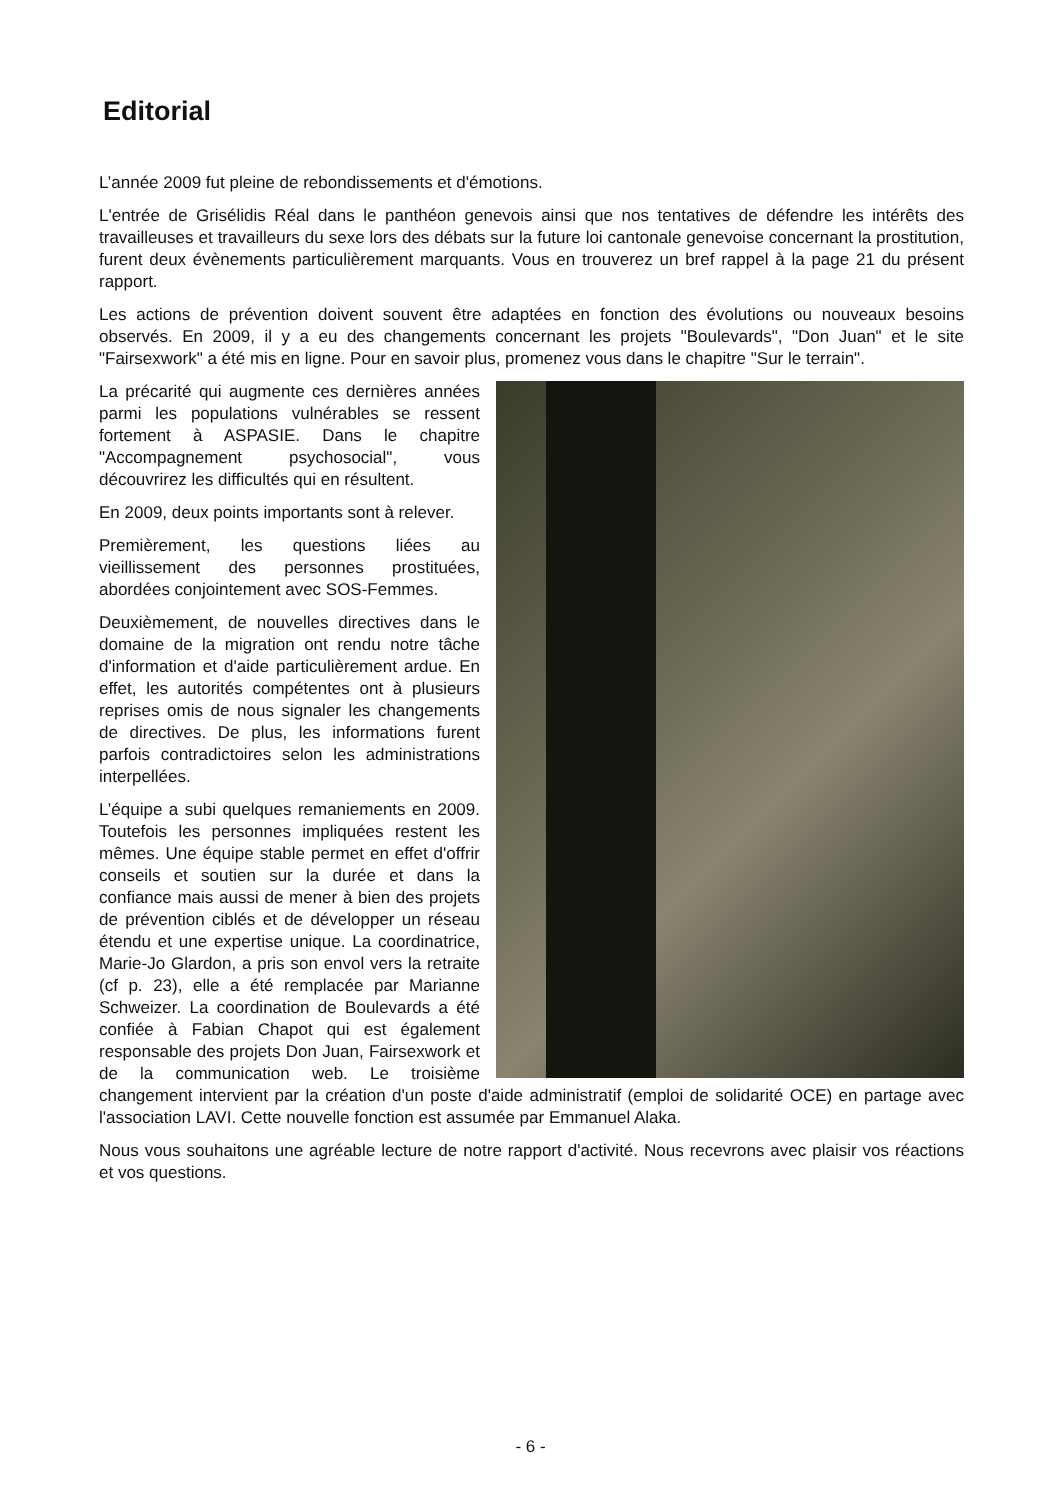Editorial
L’année 2009 fut pleine de rebondissements et d'émotions.
L'entrée de Grisélidis Réal dans le panthéon genevois ainsi que nos tentatives de défendre les intérêts des travailleuses et travailleurs du sexe lors des débats sur la future loi cantonale genevoise concernant la prostitution, furent deux évènements particulièrement marquants. Vous en trouverez un bref rappel à la page 21 du présent rapport.
Les actions de prévention doivent souvent être adaptées en fonction des évolutions ou nouveaux besoins observés. En 2009, il y a eu des changements concernant les projets "Boulevards", "Don Juan" et le site "Fairsexwork" a été mis en ligne. Pour en savoir plus, promenez vous dans le chapitre "Sur le terrain".
La précarité qui augmente ces dernières années parmi les populations vulnérables se ressent fortement à ASPASIE. Dans le chapitre "Accompagnement psychosocial", vous découvrirez les difficultés qui en résultent.
En 2009, deux points importants sont à relever.
Premièrement, les questions liées au vieillissement des personnes prostituées, abordées conjointement avec SOS-Femmes.
Deuxièmement, de nouvelles directives dans le domaine de la migration ont rendu notre tâche d'information et d'aide particulièrement ardue. En effet, les autorités compétentes ont à plusieurs reprises omis de nous signaler les changements de directives. De plus, les informations furent parfois contradictoires selon les administrations interpellées.
L’équipe a subi quelques remaniements en 2009. Toutefois les personnes impliquées restent les mêmes. Une équipe stable permet en effet d'offrir conseils et soutien sur la durée et dans la confiance mais aussi de mener à bien des projets de prévention ciblés et de développer un réseau étendu et une expertise unique. La coordinatrice, Marie-Jo Glardon, a pris son envol vers la retraite (cf p. 23), elle a été remplacée par Marianne Schweizer. La coordination de Boulevards a été confiée à Fabian Chapot qui est également responsable des projets Don Juan, Fairsexwork et de la communication web. Le troisième changement intervient par la création d'un poste d'aide administratif (emploi de solidarité OCE) en partage avec l'association LAVI. Cette nouvelle fonction est assumée par Emmanuel Alaka.
Nous vous souhaitons une agréable lecture de notre rapport d'activité. Nous recevrons avec plaisir vos réactions et vos questions.
- 6 -